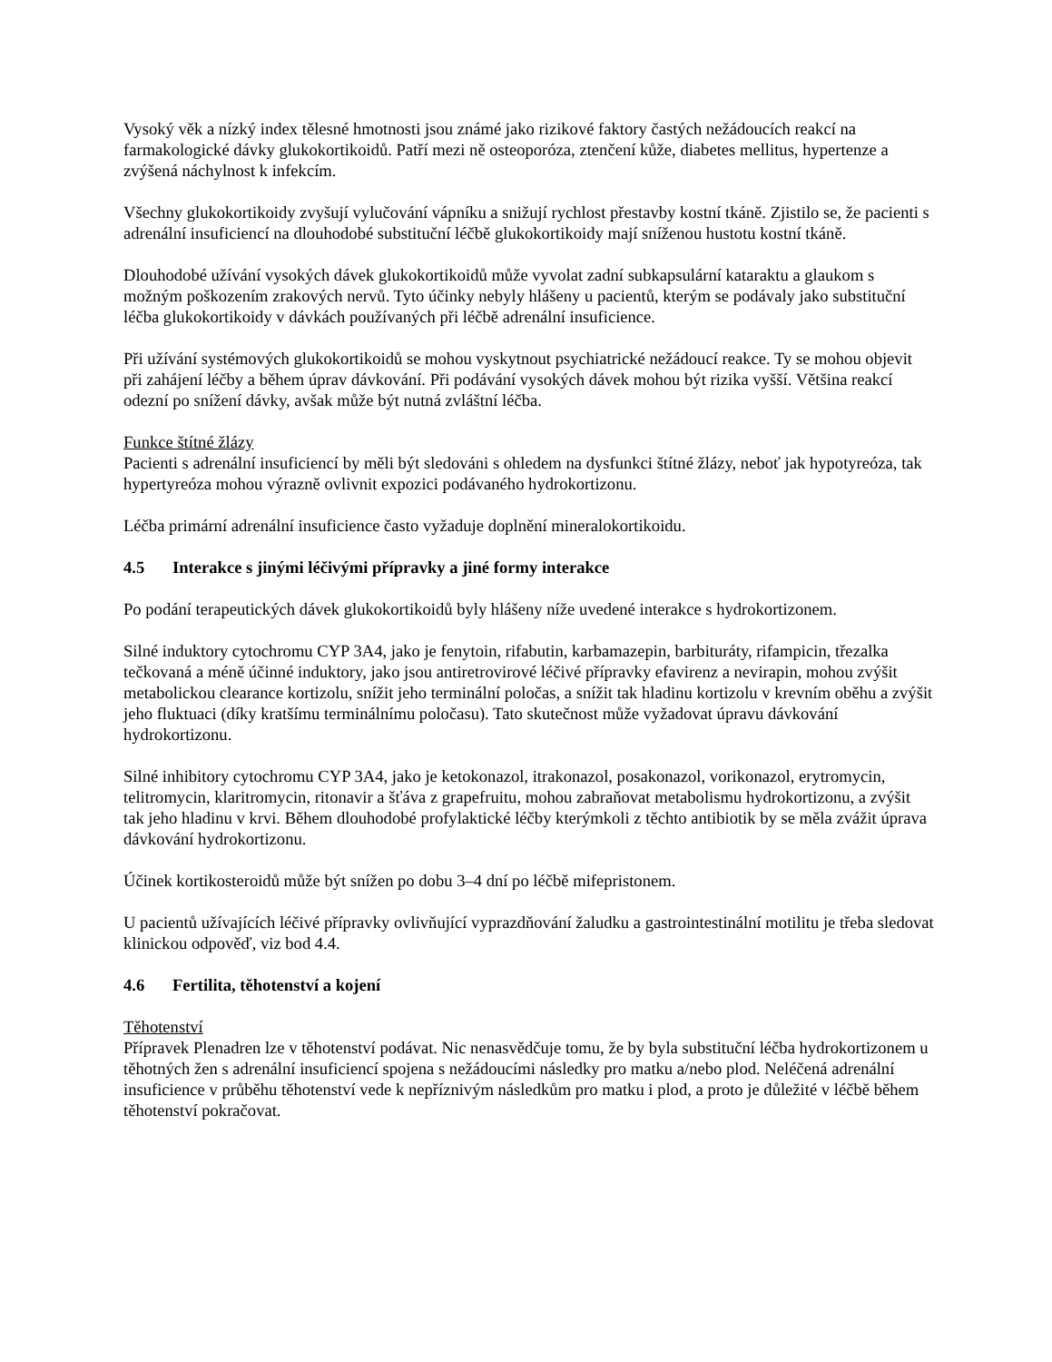Vysoký věk a nízký index tělesné hmotnosti jsou známé jako rizikové faktory častých nežádoucích reakcí na farmakologické dávky glukokortikoidů. Patří mezi ně osteoporóza, ztenčení kůže, diabetes mellitus, hypertenze a zvýšená náchylnost k infekcím.
Všechny glukokortikoidy zvyšují vylučování vápníku a snižují rychlost přestavby kostní tkáně. Zjistilo se, že pacienti s adrenální insuficiencí na dlouhodobé substituční léčbě glukokortikoidy mají sníženou hustotu kostní tkáně.
Dlouhodobé užívání vysokých dávek glukokortikoidů může vyvolat zadní subkapsulární kataraktu a glaukom s možným poškozením zrakových nervů. Tyto účinky nebyly hlášeny u pacientů, kterým se podávaly jako substituční léčba glukokortikoidy v dávkách používaných při léčbě adrenální insuficience.
Při užívání systémových glukokortikoidů se mohou vyskytnout psychiatrické nežádoucí reakce. Ty se mohou objevit při zahájení léčby a během úprav dávkování. Při podávání vysokých dávek mohou být rizika vyšší. Většina reakcí odezní po snížení dávky, avšak může být nutná zvláštní léčba.
Funkce štítné žlázy
Pacienti s adrenální insuficiencí by měli být sledováni s ohledem na dysfunkci štítné žlázy, neboť jak hypotyreóza, tak hypertyreóza mohou výrazně ovlivnit expozici podávaného hydrokortizonu.
Léčba primární adrenální insuficience často vyžaduje doplnění mineralokortikoidu.
4.5 Interakce s jinými léčivými přípravky a jiné formy interakce
Po podání terapeutických dávek glukokortikoidů byly hlášeny níže uvedené interakce s hydrokortizonem.
Silné induktory cytochromu CYP 3A4, jako je fenytoin, rifabutin, karbamazepin, barbituráty, rifampicin, třezalka tečkovaná a méně účinné induktory, jako jsou antiretrovirové léčivé přípravky efavirenz a nevirapin, mohou zvýšit metabolickou clearance kortizolu, snížit jeho terminální poločas, a snížit tak hladinu kortizolu v krevním oběhu a zvýšit jeho fluktuaci (díky kratšímu terminálnímu poločasu). Tato skutečnost může vyžadovat úpravu dávkování hydrokortizonu.
Silné inhibitory cytochromu CYP 3A4, jako je ketokonazol, itrakonazol, posakonazol, vorikonazol, erytromycin, telitromycin, klaritromycin, ritonavir a šťáva z grapefruitu, mohou zabraňovat metabolismu hydrokortizonu, a zvýšit tak jeho hladinu v krvi. Během dlouhodobé profylaktické léčby kterýmkoli z těchto antibiotik by se měla zvážit úprava dávkování hydrokortizonu.
Účinek kortikosteroidů může být snížen po dobu 3–4 dní po léčbě mifepristonem.
U pacientů užívajících léčivé přípravky ovlivňující vyprazdňování žaludku a gastrointestinální motilitu je třeba sledovat klinickou odpověď, viz bod 4.4.
4.6 Fertilita, těhotenství a kojení
Těhotenství
Přípravek Plenadren lze v těhotenství podávat. Nic nenasvědčuje tomu, že by byla substituční léčba hydrokortizonem u těhotných žen s adrenální insuficiencí spojena s nežádoucími následky pro matku a/nebo plod. Neléčená adrenální insuficience v průběhu těhotenství vede k nepříznivým následkům pro matku i plod, a proto je důležité v léčbě během těhotenství pokračovat.